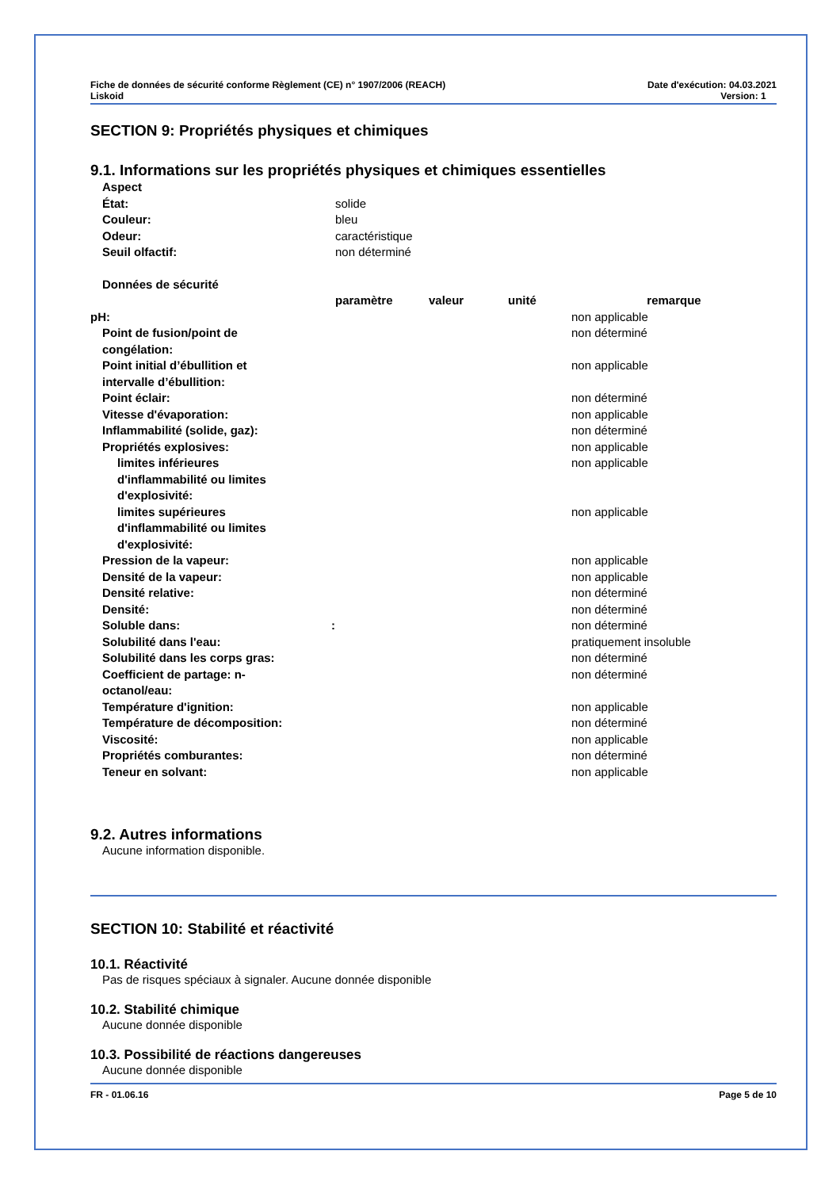Fiche de données de sécurité conforme Règlement (CE) n° 1907/2006 (REACH)
Liskoid
Date d'exécution: 04.03.2021
Version: 1
SECTION 9: Propriétés physiques et chimiques
9.1. Informations sur les propriétés physiques et chimiques essentielles
| Aspect | |
| État: | solide |
| Couleur: | bleu |
| Odeur: | caractéristique |
| Seuil olfactif: | non déterminé |
| Données de sécurité | | | | |
| | paramètre | valeur | unité | remarque |
| pH: | | | | non applicable |
| Point de fusion/point de congélation: | | | | non déterminé |
| Point initial d’ébullition et intervalle d’ébullition: | | | | non applicable |
| Point éclair: | | | | non déterminé |
| Vitesse d'évaporation: | | | | non applicable |
| Inflammabilité (solide, gaz): | | | | non déterminé |
| Propriétés explosives: | | | | non applicable |
| limites inférieures d'inflammabilité ou limites d'explosivité: | | | | non applicable |
| limites supérieures d'inflammabilité ou limites d'explosivité: | | | | non applicable |
| Pression de la vapeur: | | | | non applicable |
| Densité de la vapeur: | | | | non applicable |
| Densité relative: | | | | non déterminé |
| Densité: | | | | non déterminé |
| Soluble dans: : | | | | non déterminé |
| Solubilité dans l'eau: | | | | pratiquement insoluble |
| Solubilité dans les corps gras: | | | | non déterminé |
| Coefficient de partage: n- octanol/eau: | | | | non déterminé |
| Température d'ignition: | | | | non applicable |
| Température de décomposition: | | | | non déterminé |
| Viscosité: | | | | non applicable |
| Propriétés comburantes: | | | | non déterminé |
| Teneur en solvant: | | | | non applicable |
9.2. Autres informations
Aucune information disponible.
SECTION 10: Stabilité et réactivité
10.1. Réactivité
Pas de risques spéciaux à signaler. Aucune donnée disponible
10.2. Stabilité chimique
Aucune donnée disponible
10.3. Possibilité de réactions dangereuses
Aucune donnée disponible
FR - 01.06.16 Page 5 de 10